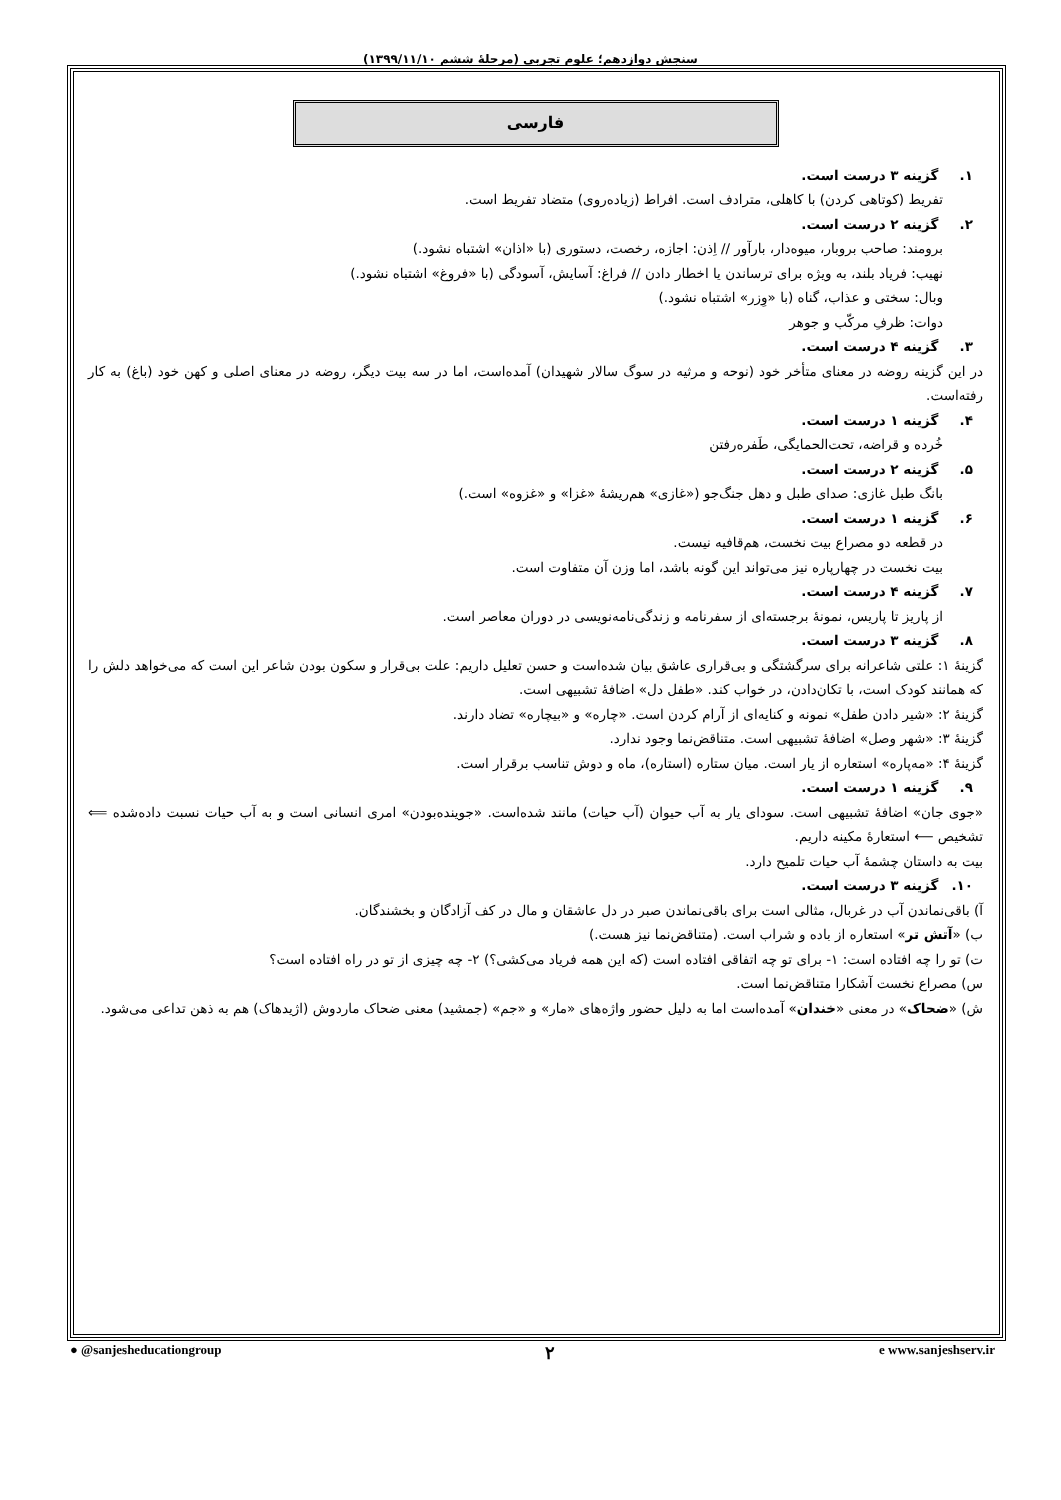سنجش دوازدهم؛ علوم تجربی (مرحلهٔ ششم ۱۳۹۹/۱۱/۱۰)
فارسی
۱. گزینه ۳ درست است.
تفریط (کوتاهی کردن) با کاهلی، مترادف است. افراط (زیاده‌روی) متضاد تفریط است.
۲. گزینه ۲ درست است.
برومند: صاحب بروبار، میوه‌دار، بارآور // اِذن: اجازه، رخصت، دستوری (با «اذان» اشتباه نشود.)
نهیب: فریاد بلند، به ویژه برای ترساندن یا اخطار دادن // فراغ: آسایش، آسودگی (با «فروغ» اشتباه نشود.)
وبال: سختی و عذاب، گناه (با «وِزر» اشتباه نشود.)
دوات: ظرفِ مرکّب و جوهر
۳. گزینه ۴ درست است.
در این گزینه روضه در معنای متأخر خود (نوحه و مرثیه در سوگ سالار شهیدان) آمده‌است، اما در سه بیت دیگر، روضه در معنای اصلی و کهن خود (باغ) به کار رفته‌است.
۴. گزینه ۱ درست است.
خُرده و قراضه، تحت‌الحمایگی، طَفره‌رفتن
۵. گزینه ۲ درست است.
بانگ طبل غازی: صدای طبل و دهل جنگ‌جو («غازی» هم‌ریشهٔ «غزا» و «غزوه» است.)
۶. گزینه ۱ درست است.
در قطعه دو مصراع بیت نخست، هم‌قافیه نیست.
بیت نخست در چهارپاره نیز می‌تواند این گونه باشد، اما وزن آن متفاوت است.
۷. گزینه ۴ درست است.
از پاریز تا پاریس، نمونهٔ برجسته‌ای از سفرنامه و زندگی‌نامه‌نویسی در دوران معاصر است.
۸. گزینه ۳ درست است.
گزینهٔ ۱: علتی شاعرانه برای سرگشتگی و بی‌قراری عاشق بیان شده‌است و حسن تعلیل داریم: علت بی‌قرار و سکون بودن شاعر این است که می‌خواهد دلش را که همانند کودک است، با تکان‌دادن، در خواب کند. «طفل دل» اضافهٔ تشبیهی است.
گزینهٔ ۲: «شیر دادن طفل» نمونه و کنایه‌ای از آرام کردن است. «چاره» و «بیچاره» تضاد دارند.
گزینهٔ ۳: «شهر وصل» اضافهٔ تشبیهی است. متناقض‌نما وجود ندارد.
گزینهٔ ۴: «مه‌پاره» استعاره از یار است. میان ستاره (استاره)، ماه و دوش تناسب برقرار است.
۹. گزینه ۱ درست است.
«جوی جان» اضافهٔ تشبیهی است. سودای یار به آب حیوان (آب حیات) مانند شده‌است. «جوینده‌بودن» امری انسانی است و به آب حیات نسبت داده‌شده ⟸ تشخیص ⟵ استعارهٔ مکینه داریم.
بیت به داستان چشمهٔ آب حیات تلمیح دارد.
۱۰. گزینه ۳ درست است.
آ) باقی‌نماندن آب در غربال، مثالی است برای باقی‌نماندن صبر در دل عاشقان و مال در کف آزادگان و بخشندگان.
ب) «آتش تر» استعاره از باده و شراب است. (متناقض‌نما نیز هست.)
ت) تو را چه افتاده است: ۱- برای تو چه اتفاقی افتاده است (که این همه فریاد می‌کشی؟) ۲- چه چیزی از تو در راه افتاده است؟
س) مصراع نخست آشکارا متناقض‌نما است.
ش) «ضحاک» در معنی «خندان» آمده‌است اما به دلیل حضور واژه‌های «مار» و «جم» (جمشید) معنی ضحاک ماردوش (اژیدهاک) هم به ذهن تداعی می‌شود.
● @sanjesheducationgroup ۲ e www.sanjeshserv.ir